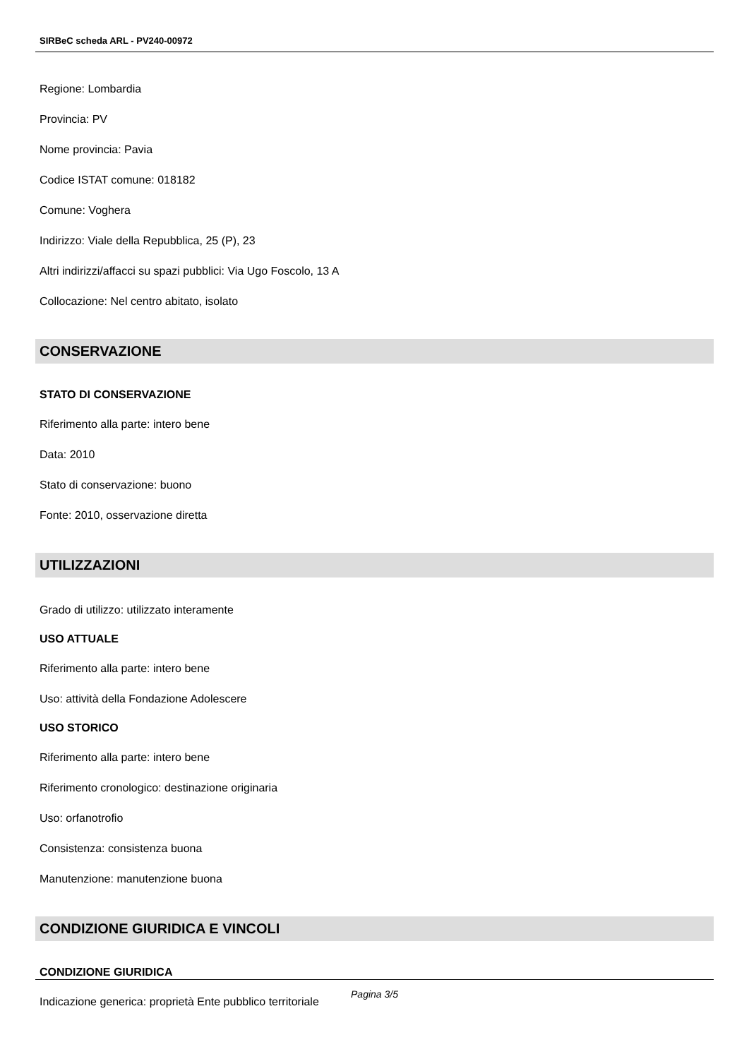SIRBeC scheda ARL - PV240-00972
Regione: Lombardia
Provincia: PV
Nome provincia: Pavia
Codice ISTAT comune: 018182
Comune: Voghera
Indirizzo: Viale della Repubblica, 25 (P), 23
Altri indirizzi/affacci su spazi pubblici: Via Ugo Foscolo, 13 A
Collocazione: Nel centro abitato, isolato
CONSERVAZIONE
STATO DI CONSERVAZIONE
Riferimento alla parte: intero bene
Data: 2010
Stato di conservazione: buono
Fonte: 2010, osservazione diretta
UTILIZZAZIONI
Grado di utilizzo: utilizzato interamente
USO ATTUALE
Riferimento alla parte: intero bene
Uso: attività della Fondazione Adolescere
USO STORICO
Riferimento alla parte: intero bene
Riferimento cronologico: destinazione originaria
Uso: orfanotrofio
Consistenza: consistenza buona
Manutenzione: manutenzione buona
CONDIZIONE GIURIDICA E VINCOLI
CONDIZIONE GIURIDICA
Indicazione generica: proprietà Ente pubblico territoriale
Pagina 3/5